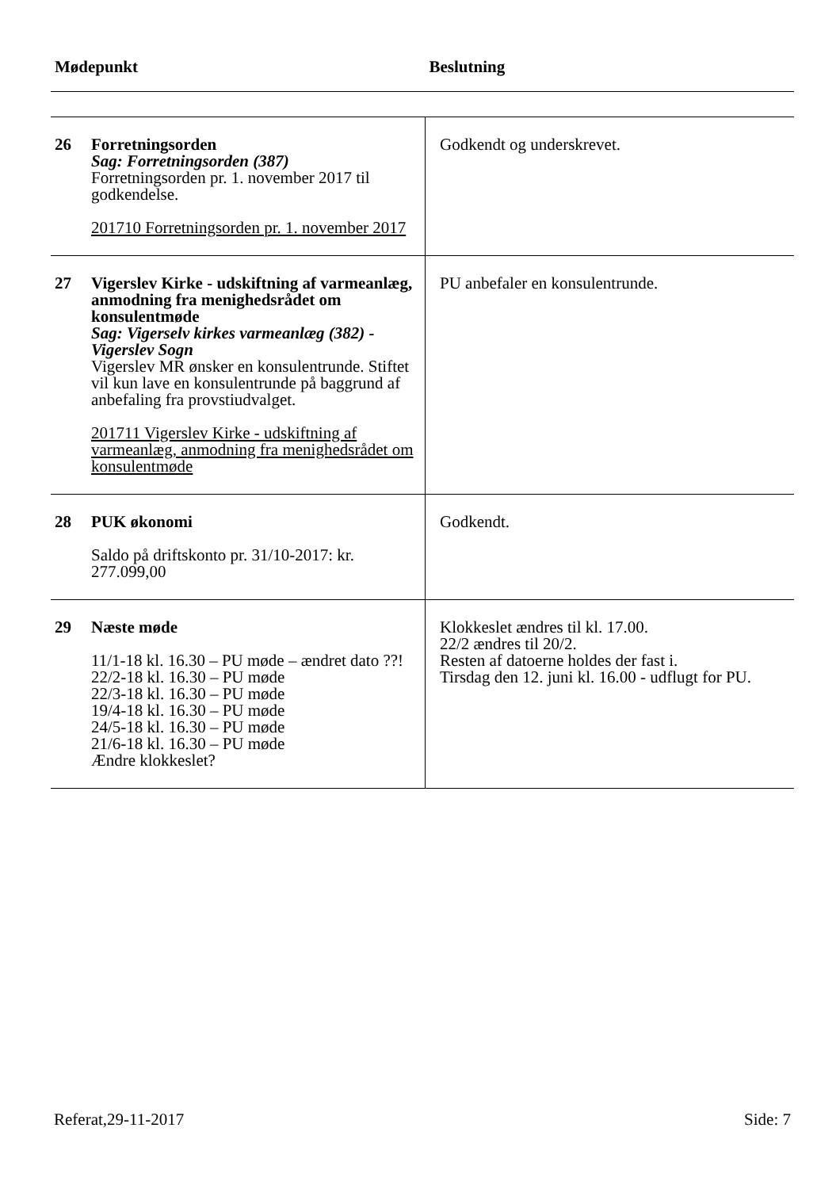| Mødepunkt | | Beslutning |
| --- | --- | --- |
| 26 | Forretningsorden Sag: Forretningsorden (387) Forretningsorden pr. 1. november 2017 til godkendelse. 201710 Forretningsorden pr. 1. november 2017 | Godkendt og underskrevet. |
| 27 | Vigerslev Kirke - udskiftning af varmeanlæg, anmodning fra menighedsrådet om konsulentmøde Sag: Vigerselv kirkes varmeanlæg (382) - Vigerslev Sogn Vigerslev MR ønsker en konsulentrunde. Stiftet vil kun lave en konsulentrunde på baggrund af anbefaling fra provstiudvalget. 201711 Vigerslev Kirke - udskiftning af varmeanlæg, anmodning fra menighedsrådet om konsulentmøde | PU anbefaler en konsulentrunde. |
| 28 | PUK økonomi Saldo på driftskonto pr. 31/10-2017: kr. 277.099,00 | Godkendt. |
| 29 | Næste møde 11/1-18 kl. 16.30 – PU møde – ændret dato ??! 22/2-18 kl. 16.30 – PU møde 22/3-18 kl. 16.30 – PU møde 19/4-18 kl. 16.30 – PU møde 24/5-18 kl. 16.30 – PU møde 21/6-18 kl. 16.30 – PU møde Ændre klokkeslet? | Klokkeslet ændres til kl. 17.00. 22/2 ændres til 20/2. Resten af datoerne holdes der fast i. Tirsdag den 12. juni kl. 16.00 - udflugt for PU. |
Referat,29-11-2017 Side: 7